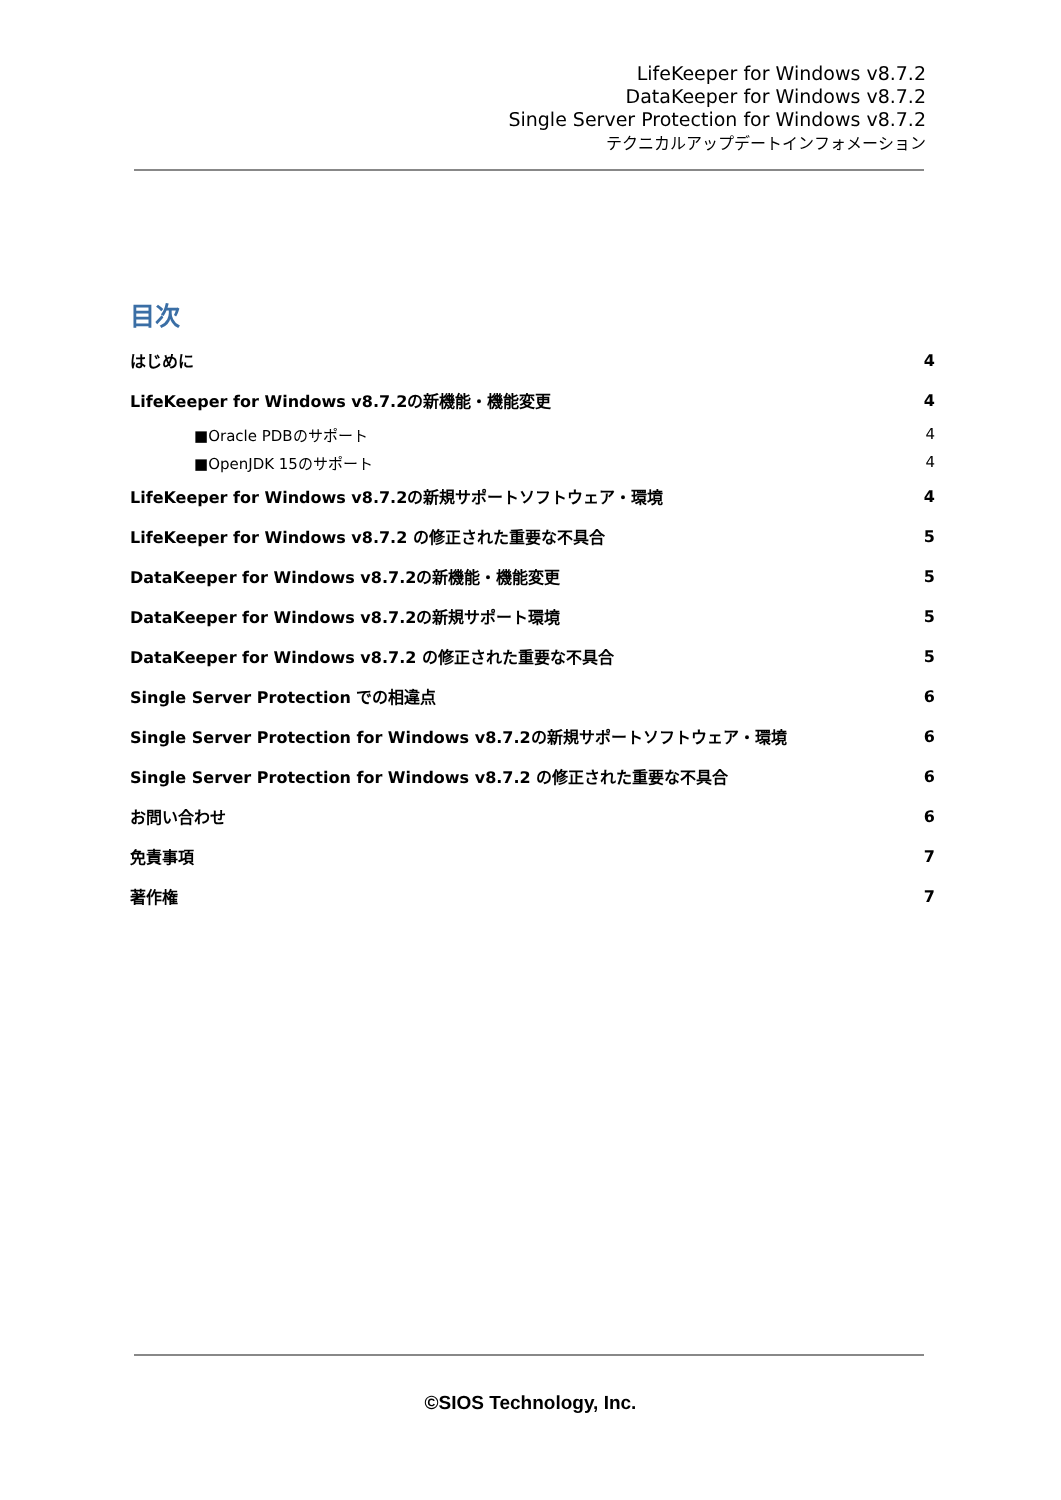LifeKeeper for Windows v8.7.2
DataKeeper for Windows v8.7.2
Single Server Protection for Windows v8.7.2
テクニカルアップデートインフォメーション
目次
はじめに 4
LifeKeeper for Windows v8.7.2の新機能・機能変更 4
■Oracle PDBのサポート 4
■OpenJDK 15のサポート 4
LifeKeeper for Windows v8.7.2の新規サポートソフトウェア・環境 4
LifeKeeper for Windows v8.7.2 の修正された重要な不具合 5
DataKeeper for Windows v8.7.2の新機能・機能変更 5
DataKeeper for Windows v8.7.2の新規サポート環境 5
DataKeeper for Windows v8.7.2 の修正された重要な不具合 5
Single Server Protection での相違点 6
Single Server Protection for Windows v8.7.2の新規サポートソフトウェア・環境 6
Single Server Protection for Windows v8.7.2 の修正された重要な不具合 6
お問い合わせ 6
免責事項 7
著作権 7
©SIOS Technology, Inc.